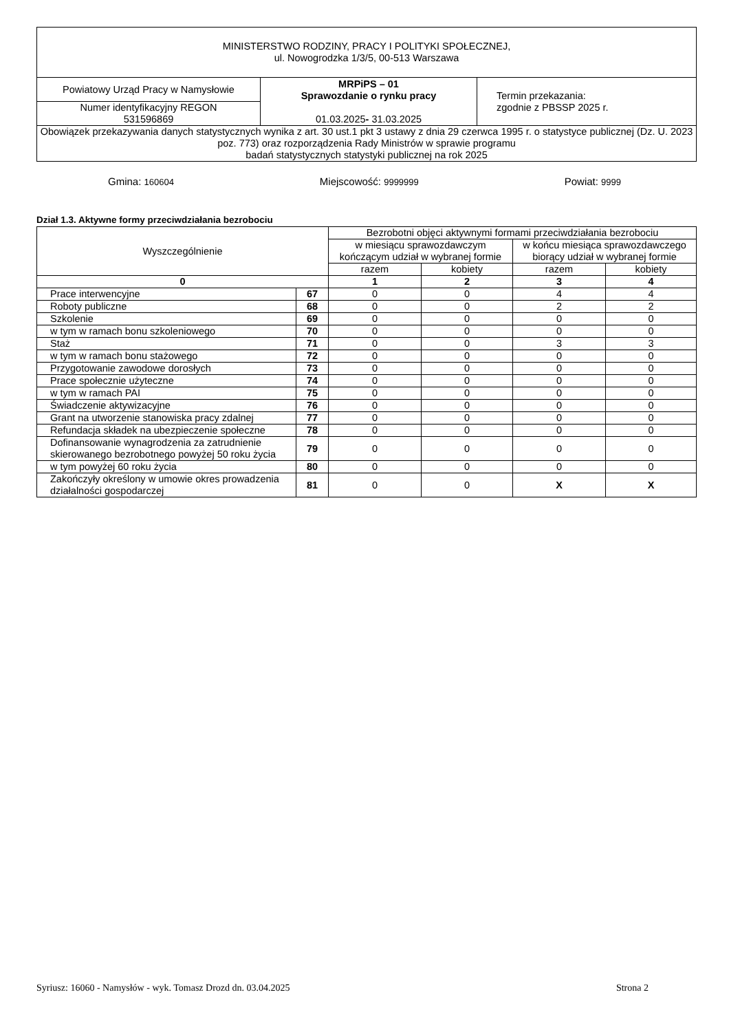| MINISTERSTWO RODZINY, PRACY I POLITYKI SPOŁECZNEJ, ul. Nowogrodzka 1/3/5, 00-513 Warszawa | | |
| Powiatowy Urząd Pracy w Namysłowie | MRPiPS – 01 Sprawozdanie o rynku pracy 01.03.2025 - 31.03.2025 | Termin przekazania: zgodnie z PBSSP 2025 r. |
| Numer identyfikacyjny REGON 531596869 | | |
| Obowiązek przekazywania danych statystycznych wynika z art. 30 ust.1 pkt 3 ustawy z dnia 29 czerwca 1995 r. o statystyce publicznej (Dz. U. 2023 poz. 773) oraz rozporządzenia Rady Ministrów w sprawie programu badań statystycznych statystyki publicznej na rok 2025 | | |
Gmina: 160604 Miejscowość: 9999999 Powiat: 9999
Dział 1.3. Aktywne formy przeciwdziałania bezrobociu
| Wyszczególnienie | | Bezrobotni objęci aktywnymi formami przeciwdziałania bezrobociu | | | |
| | | w miesiącu sprawozdawczym kończącym udział w wybranej formie | | w końcu miesiąca sprawozdawczego biorący udział w wybranej formie | |
| | | razem | kobiety | razem | kobiety |
| 0 | | 1 | 2 | 3 | 4 |
| Prace interwencyjne | 67 | 0 | 0 | 4 | 4 |
| Roboty publiczne | 68 | 0 | 0 | 2 | 2 |
| Szkolenie | 69 | 0 | 0 | 0 | 0 |
| w tym w ramach bonu szkoleniowego | 70 | 0 | 0 | 0 | 0 |
| Staż | 71 | 0 | 0 | 3 | 3 |
| w tym w ramach bonu stażowego | 72 | 0 | 0 | 0 | 0 |
| Przygotowanie zawodowe dorosłych | 73 | 0 | 0 | 0 | 0 |
| Prace społecznie użyteczne | 74 | 0 | 0 | 0 | 0 |
| w tym w ramach PAI | 75 | 0 | 0 | 0 | 0 |
| Świadczenie aktywizacyjne | 76 | 0 | 0 | 0 | 0 |
| Grant na utworzenie stanowiska pracy zdalnej | 77 | 0 | 0 | 0 | 0 |
| Refundacja składek na ubezpieczenie społeczne | 78 | 0 | 0 | 0 | 0 |
| Dofinansowanie wynagrodzenia za zatrudnienie skierowanego bezrobotnego powyżej 50 roku życia | 79 | 0 | 0 | 0 | 0 |
| w tym powyżej 60 roku życia | 80 | 0 | 0 | 0 | 0 |
| Zakończyły określony w umowie okres prowadzenia działalności gospodarczej | 81 | 0 | 0 | X | X |
Syriusz: 16060 - Namysłów - wyk. Tomasz Drozd dn. 03.04.2025 Strona 2